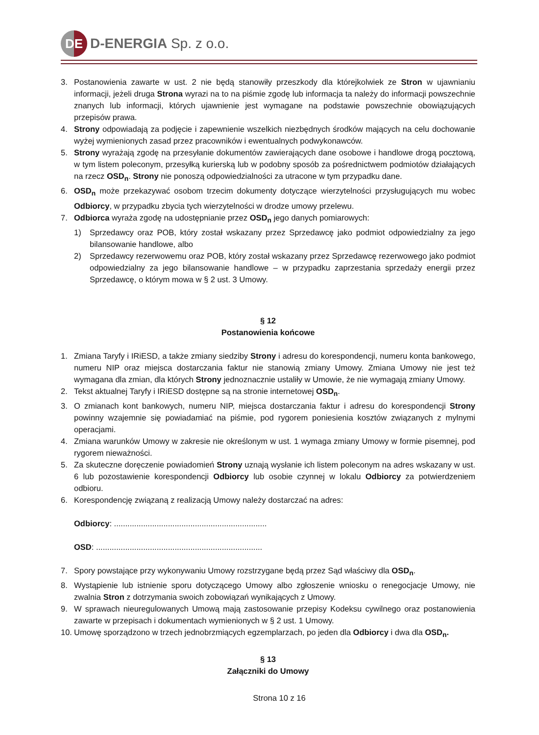DE
D-ENERGIA Sp. z o.o.
3. Postanowienia zawarte w ust. 2 nie będą stanowiły przeszkody dla którejkolwiek ze Stron w ujawnianiu informacji, jeżeli druga Strona wyrazi na to na piśmie zgodę lub informacja ta należy do informacji powszechnie znanych lub informacji, których ujawnienie jest wymagane na podstawie powszechnie obowiązujących przepisów prawa.
4. Strony odpowiadają za podjęcie i zapewnienie wszelkich niezbędnych środków mających na celu dochowanie wyżej wymienionych zasad przez pracowników i ewentualnych podwykonawców.
5. Strony wyrażają zgodę na przesyłanie dokumentów zawierających dane osobowe i handlowe drogą pocztową, w tym listem poleconym, przesyłką kurierską lub w podobny sposób za pośrednictwem podmiotów działających na rzecz OSD<sub>n</sub>. Strony nie ponoszą odpowiedzialności za utracone w tym przypadku dane.
6. OSD<sub>n</sub> może przekazywać osobom trzecim dokumenty dotyczące wierzytelności przysługujących mu wobec Odbiorcy, w przypadku zbycia tych wierzytelności w drodze umowy przelewu.
7. Odbiorca wyraża zgodę na udostępnianie przez OSD<sub>n</sub> jego danych pomiarowych:
1) Sprzedawcy oraz POB, który został wskazany przez Sprzedawcę jako podmiot odpowiedzialny za jego bilansowanie handlowe, albo
2) Sprzedawcy rezerwowemu oraz POB, który został wskazany przez Sprzedawcę rezerwowego jako podmiot odpowiedzialny za jego bilansowanie handlowe – w przypadku zaprzestania sprzedaży energii przez Sprzedawcę, o którym mowa w § 2 ust. 3 Umowy.
§ 12
Postanowienia końcowe
1. Zmiana Taryfy i IRiESD, a także zmiany siedziby Strony i adresu do korespondencji, numeru konta bankowego, numeru NIP oraz miejsca dostarczania faktur nie stanowią zmiany Umowy. Zmiana Umowy nie jest też wymagana dla zmian, dla których Strony jednoznacznie ustaliły w Umowie, że nie wymagają zmiany Umowy.
2. Tekst aktualnej Taryfy i IRiESD dostępne są na stronie internetowej OSD<sub>n</sub>.
3. O zmianach kont bankowych, numeru NIP, miejsca dostarczania faktur i adresu do korespondencji Strony powinny wzajemnie się powiadamiać na piśmie, pod rygorem poniesienia kosztów związanych z mylnymi operacjami.
4. Zmiana warunków Umowy w zakresie nie określonym w ust. 1 wymaga zmiany Umowy w formie pisemnej, pod rygorem nieważności.
5. Za skuteczne doręczenie powiadomień Strony uznają wysłanie ich listem poleconym na adres wskazany w ust. 6 lub pozostawienie korespondencji Odbiorcy lub osobie czynnej w lokalu Odbiorcy za potwierdzeniem odbioru.
6. Korespondencję związaną z realizacją Umowy należy dostarczać na adres:
Odbiorcy: ....................................................................
OSD: ..........................................................................
7. Spory powstające przy wykonywaniu Umowy rozstrzygane będą przez Sąd właściwy dla OSD<sub>n</sub>.
8. Wystąpienie lub istnienie sporu dotyczącego Umowy albo zgłoszenie wniosku o renegocjacje Umowy, nie zwalnia Stron z dotrzymania swoich zobowiązań wynikających z Umowy.
9. W sprawach nieuregulowanych Umową mają zastosowanie przepisy Kodeksu cywilnego oraz postanowienia zawarte w przepisach i dokumentach wymienionych w § 2 ust. 1 Umowy.
10. Umowę sporządzono w trzech jednobrzmiących egzemplarzach, po jeden dla Odbiorcy i dwa dla OSD<sub>n</sub>.
§ 13
Załączniki do Umowy
Strona 10 z 16